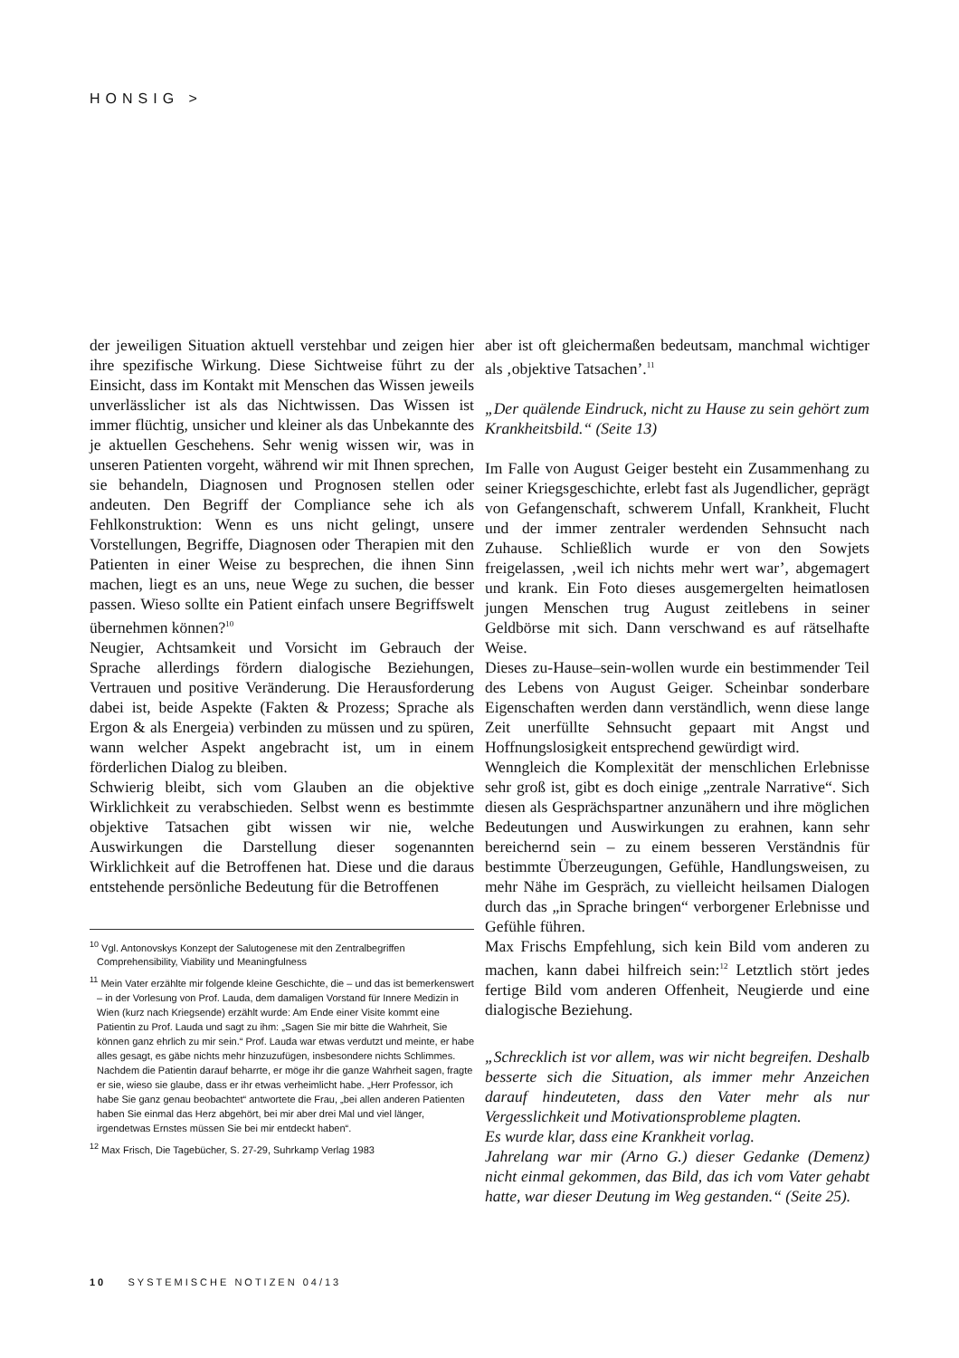HONSIG >
der jeweiligen Situation aktuell verstehbar und zeigen hier ihre spezifische Wirkung. Diese Sichtweise führt zu der Einsicht, dass im Kontakt mit Menschen das Wissen jeweils unverlässlicher ist als das Nichtwissen. Das Wissen ist immer flüchtig, unsicher und kleiner als das Unbekannte des je aktuellen Geschehens. Sehr wenig wissen wir, was in unseren Patienten vorgeht, während wir mit Ihnen sprechen, sie behandeln, Diagnosen und Prognosen stellen oder andeuten. Den Begriff der Compliance sehe ich als Fehlkonstruktion: Wenn es uns nicht gelingt, unsere Vorstellungen, Begriffe, Diagnosen oder Therapien mit den Patienten in einer Weise zu besprechen, die ihnen Sinn machen, liegt es an uns, neue Wege zu suchen, die besser passen. Wieso sollte ein Patient einfach unsere Begriffswelt übernehmen können?<sup>10</sup>
Neugier, Achtsamkeit und Vorsicht im Gebrauch der Sprache allerdings fördern dialogische Beziehungen, Vertrauen und positive Veränderung. Die Herausforderung dabei ist, beide Aspekte (Fakten & Prozess; Sprache als Ergon & als Energeia) verbinden zu müssen und zu spüren, wann welcher Aspekt angebracht ist, um in einem förderlichen Dialog zu bleiben.
Schwierig bleibt, sich vom Glauben an die objektive Wirklichkeit zu verabschieden. Selbst wenn es bestimmte objektive Tatsachen gibt wissen wir nie, welche Auswirkungen die Darstellung dieser sogenannten Wirklichkeit auf die Betroffenen hat. Diese und die daraus entstehende persönliche Bedeutung für die Betroffenen
<sup>10</sup> Vgl. Antonovskys Konzept der Salutogenese mit den Zentralbegriffen Comprehensibility, Viability und Meaningfulness
<sup>11</sup> Mein Vater erzählte mir folgende kleine Geschichte, die – und das ist bemerkenswert – in der Vorlesung von Prof. Lauda, dem damaligen Vorstand für Innere Medizin in Wien (kurz nach Kriegsende) erzählt wurde: Am Ende einer Visite kommt eine Patientin zu Prof. Lauda und sagt zu ihm: „Sagen Sie mir bitte die Wahrheit, Sie können ganz ehrlich zu mir sein.“ Prof. Lauda war etwas verdutzt und meinte, er habe alles gesagt, es gäbe nichts mehr hinzuzufügen, insbesondere nichts Schlimmes. Nachdem die Patientin darauf beharrte, er möge ihr die ganze Wahrheit sagen, fragte er sie, wieso sie glaube, dass er ihr etwas verheimlicht habe. „Herr Professor, ich habe Sie ganz genau beobachtet“ antwortete die Frau, „bei allen anderen Patienten haben Sie einmal das Herz abgehört, bei mir aber drei Mal und viel länger, irgendetwas Ernstes müssen Sie bei mir entdeckt haben“.
<sup>12</sup> Max Frisch, Die Tagebücher, S. 27-29, Suhrkamp Verlag 1983
aber ist oft gleichermaßen bedeutsam, manchmal wichtiger als ‚objektive Tatsachen’.<sup>11</sup>
„Der quälende Eindruck, nicht zu Hause zu sein gehört zum Krankheitsbild.“ (Seite 13)
Im Falle von August Geiger besteht ein Zusammenhang zu seiner Kriegsgeschichte, erlebt fast als Jugendlicher, geprägt von Gefangenschaft, schwerem Unfall, Krankheit, Flucht und der immer zentraler werdenden Sehnsucht nach Zuhause. Schließlich wurde er von den Sowjets freigelassen, ‚weil ich nichts mehr wert war’, abgemagert und krank. Ein Foto dieses ausgemergelten heimatlosen jungen Menschen trug August zeitlebens in seiner Geldbörse mit sich. Dann verschwand es auf rätselhafte Weise.
Dieses zu-Hause–sein-wollen wurde ein bestimmender Teil des Lebens von August Geiger. Scheinbar sonderbare Eigenschaften werden dann verständlich, wenn diese lange Zeit unerfüllte Sehnsucht gepaart mit Angst und Hoffnungslosigkeit entsprechend gewürdigt wird.
Wenngleich die Komplexität der menschlichen Erlebnisse sehr groß ist, gibt es doch einige „zentrale Narrative“. Sich diesen als Gesprächspartner anzunähern und ihre möglichen Bedeutungen und Auswirkungen zu erahnen, kann sehr bereichernd sein – zu einem besseren Verständnis für bestimmte Überzeugungen, Gefühle, Handlungsweisen, zu mehr Nähe im Gespräch, zu vielleicht heilsamen Dialogen durch das „in Sprache bringen“ verborgener Erlebnisse und Gefühle führen.
Max Frischs Empfehlung, sich kein Bild vom anderen zu machen, kann dabei hilfreich sein:<sup>12</sup> Letztlich stört jedes fertige Bild vom anderen Offenheit, Neugierde und eine dialogische Beziehung.
„Schrecklich ist vor allem, was wir nicht begreifen. Deshalb besserte sich die Situation, als immer mehr Anzeichen darauf hindeuteten, dass den Vater mehr als nur Vergesslichkeit und Motivationsprobleme plagten.
Es wurde klar, dass eine Krankheit vorlag.
Jahrelang war mir (Arno G.) dieser Gedanke (Demenz) nicht einmal gekommen, das Bild, das ich vom Vater gehabt hatte, war dieser Deutung im Weg gestanden.“ (Seite 25).
10 SYSTEMISCHE NOTIZEN 04/13